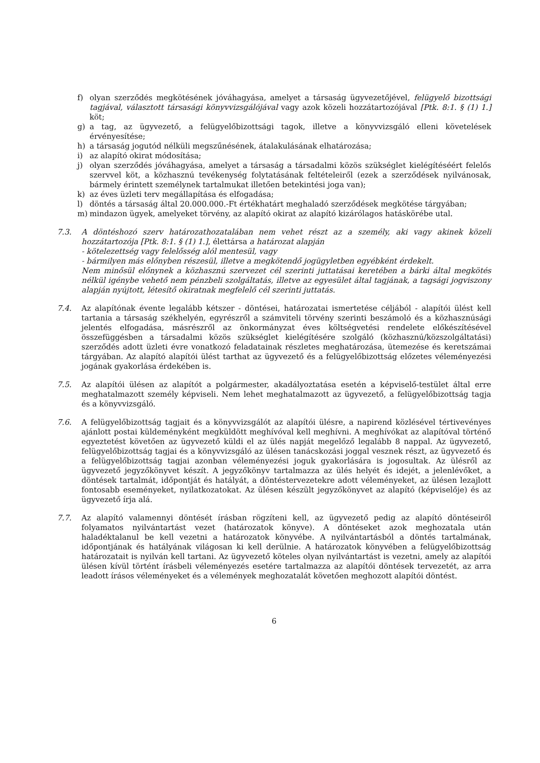f) olyan szerződés megkötésének jóváhagyása, amelyet a társaság ügyvezetőjével, felügyelő bizottsági tagjával, választott társasági könyvvizsgálójával vagy azok közeli hozzátartozójával [Ptk. 8:1. § (1) 1.] köt;
g) a tag, az ügyvezető, a felügyelőbizottsági tagok, illetve a könyvvizsgáló elleni követelések érvényesítése;
h) a társaság jogutód nélküli megszűnésének, átalakulásának elhatározása;
i) az alapító okirat módosítása;
j) olyan szerződés jóváhagyása, amelyet a társaság a társadalmi közös szükséglet kielégítéséért felelős szervvel köt, a közhasznú tevékenység folytatásának feltételeiről (ezek a szerződések nyilvánosak, bármely érintett személynek tartalmukat illetően betekintési joga van);
k) az éves üzleti terv megállapítása és elfogadása;
l) döntés a társaság által 20.000.000.-Ft értékhatárt meghaladó szerződések megkötése tárgyában;
m) mindazon ügyek, amelyeket törvény, az alapító okirat az alapító kizárólagos hatáskörébe utal.
7.3. A döntéshozó szerv határozathozatalában nem vehet részt az a személy, aki vagy akinek közeli hozzátartozója [Ptk. 8:1. § (1) 1.], élettársa a határozat alapján
- kötelezettség vagy felelősség alól mentesül, vagy
- bármilyen más előnyben részesül, illetve a megkötendő jogügyletben egyébként érdekelt.
Nem minősül előnynek a közhasznú szervezet cél szerinti juttatásai keretében a bárki által megkötés nélkül igénybe vehető nem pénzbeli szolgáltatás, illetve az egyesület által tagjának, a tagsági jogviszony alapján nyújtott, létesítő okiratnak megfelelő cél szerinti juttatás.
7.4. Az alapítónak évente legalább kétszer - döntései, határozatai ismertetése céljából - alapítói ülést kell tartania a társaság székhelyén, egyrészről a számviteli törvény szerinti beszámoló és a közhasznúsági jelentés elfogadása, másrészről az önkormányzat éves költségvetési rendelete előkészítésével összefüggésben a társadalmi közös szükséglet kielégítésére szolgáló (közhasznú/közszolgáltatási) szerződés adott üzleti évre vonatkozó feladatainak részletes meghatározása, ütemezése és keretszámai tárgyában. Az alapító alapítói ülést tarthat az ügyvezető és a felügyelőbizottság előzetes véleményezési jogának gyakorlása érdekében is.
7.5. Az alapítói ülésen az alapítót a polgármester, akadályoztatása esetén a képviselő-testület által erre meghatalmazott személy képviseli. Nem lehet meghatalmazott az ügyvezető, a felügyelőbizottság tagja és a könyvvizsgáló.
7.6. A felügyelőbizottság tagjait és a könyvvizsgálót az alapítói ülésre, a napirend közlésével tértivevényes ajánlott postai küldeményként megküldött meghívóval kell meghívni. A meghívókat az alapítóval történő egyeztetést követően az ügyvezető küldi el az ülés napját megelőző legalább 8 nappal. Az ügyvezető, felügyelőbizottság tagjai és a könyvvizsgáló az ülésen tanácskozási joggal vesznek részt, az ügyvezető és a felügyelőbizottság tagjai azonban véleményezési joguk gyakorlására is jogosultak. Az ülésről az ügyvezető jegyzőkönyvet készít. A jegyzőkönyv tartalmazza az ülés helyét és idejét, a jelenlévőket, a döntések tartalmát, időpontját és hatályát, a döntéstervezetekre adott véleményeket, az ülésen lezajlott fontosabb eseményeket, nyilatkozatokat. Az ülésen készült jegyzőkönyvet az alapító (képviselője) és az ügyvezető írja alá.
7.7. Az alapító valamennyi döntését írásban rögzíteni kell, az ügyvezető pedig az alapító döntéseiről folyamatos nyilvántartást vezet (határozatok könyve). A döntéseket azok meghozatala után haladéktalanul be kell vezetni a határozatok könyvébe. A nyilvántartásból a döntés tartalmának, időpontjának és hatályának világosan ki kell derülnie. A határozatok könyvében a felügyelőbizottság határozatait is nyilván kell tartani. Az ügyvezető köteles olyan nyilvántartást is vezetni, amely az alapítói ülésen kívül történt írásbeli véleményezés esetére tartalmazza az alapítói döntések tervezetét, az arra leadott írásos véleményeket és a vélemények meghozatalát követően meghozott alapítói döntést.
6